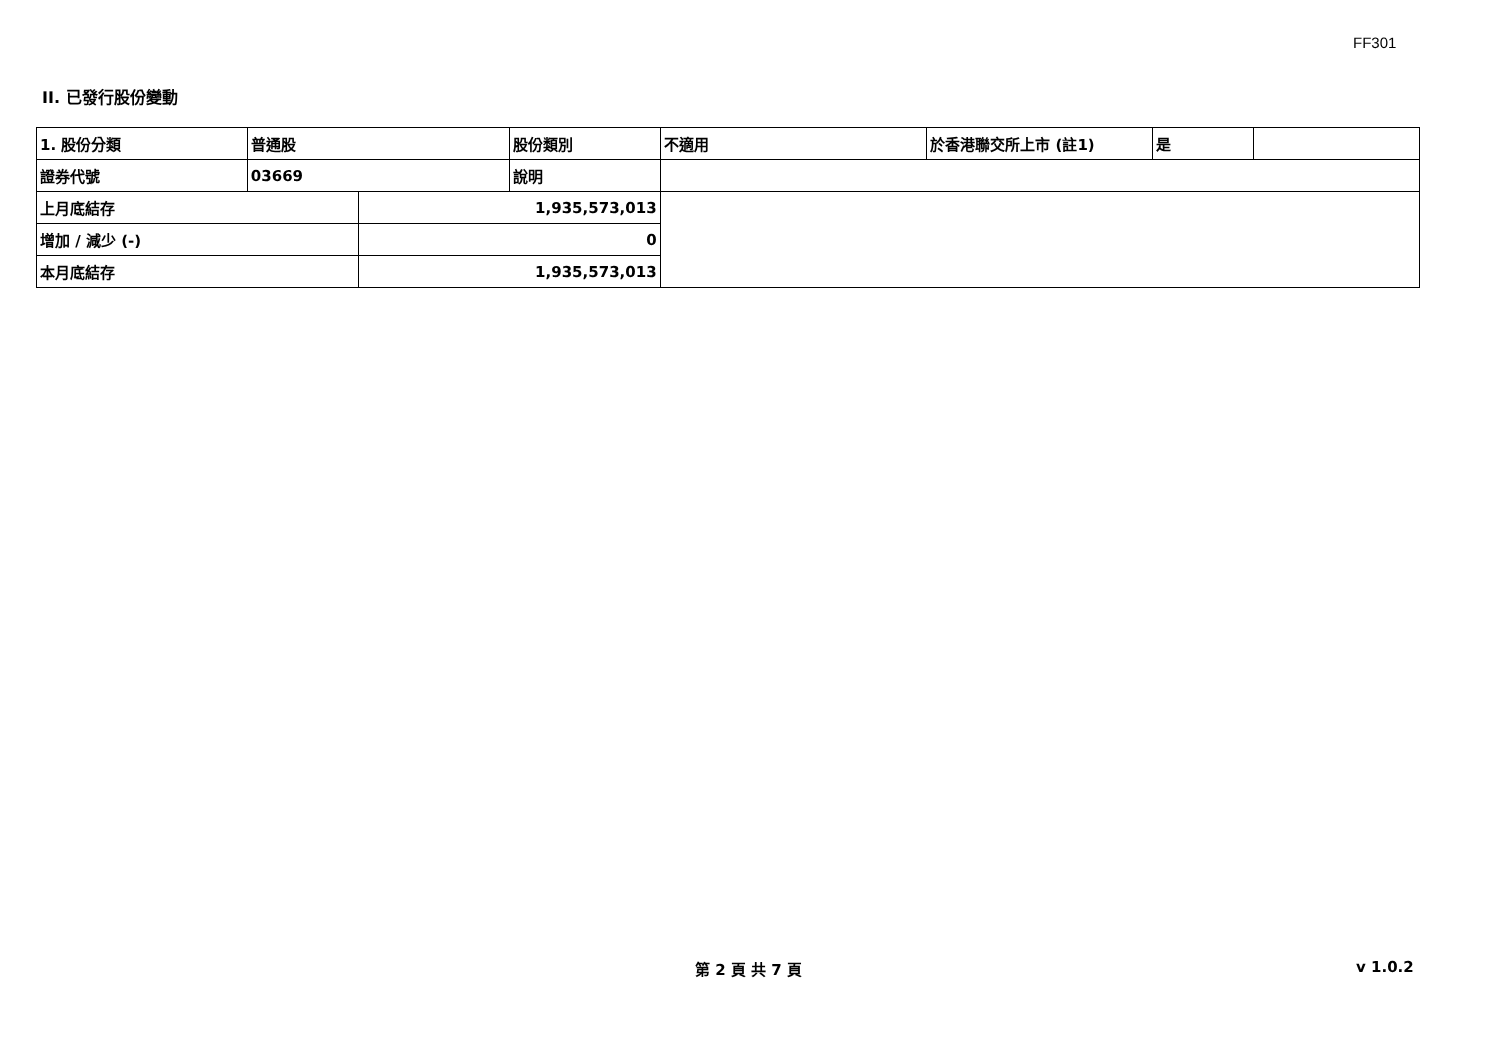FF301
II. 已發行股份變動
| 1. 股份分類 | 普通股 | | 股份類別 | 不適用 | 於香港聯交所上市 (註1) | 是 | |
| 證券代號 | 03669 | | 說明 | | | | |
| 上月底結存 | | 1,935,573,013 | | | | | |
| 增加 / 減少 (-) | | 0 | | | | | |
| 本月底結存 | | 1,935,573,013 | | | | | |
第 2 頁 共 7 頁 v 1.0.2